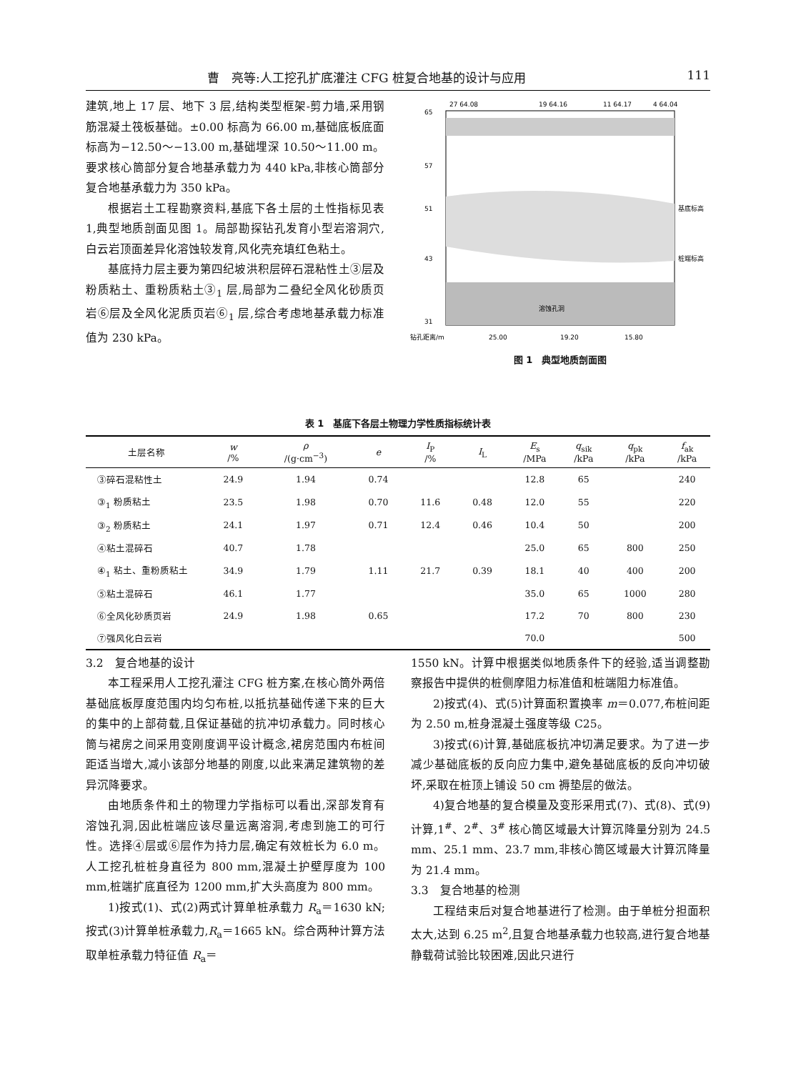曹　亮等:人工挖孔扩底灌注 CFG 桩复合地基的设计与应用 111
建筑,地上 17 层、地下 3 层,结构类型框架-剪力墙,采用钢筋混凝土筏板基础。±0.00 标高为 66.00 m,基础底板底面标高为−12.50～−13.00 m,基础埋深 10.50～11.00 m。要求核心筒部分复合地基承载力为 440 kPa,非核心筒部分复合地基承载力为 350 kPa。
根据岩土工程勘察资料,基底下各土层的土性指标见表 1,典型地质剖面见图 1。局部勘探钻孔发育小型岩溶洞穴,白云岩顶面差异化溶蚀较发育,风化壳充填红色粘土。
基底持力层主要为第四纪坡洪积层碎石混粘性土③层及粉质粘土、重粉质粘土③<sub>1</sub> 层,局部为二叠纪全风化砂质页岩⑥层及全风化泥质页岩⑥<sub>1</sub> 层,综合考虑地基承载力标准值为 230 kPa。
27 64.08
19 64.16
11 64.17
4 64.04
65
57
51
43
31
基底标高
桩端标高
溶蚀孔洞
钻孔距离/m
25.00
19.20
15.80
图 1　典型地质剖面图
表 1　基底下各层土物理力学性质指标统计表
| 土层名称 | w /% | ρ /(g·cm<sup>−3</sup>) | e | I<sub>P</sub> /% | I<sub>L</sub> | E<sub>s</sub> /MPa | q<sub>sik</sub> /kPa | q<sub>pk</sub> /kPa | f<sub>ak</sub> /kPa |
| --- | --- | --- | --- | --- | --- | --- | --- | --- | --- |
| ③碎石混粘性土 | 24.9 | 1.94 | 0.74 | | | 12.8 | 65 | | 240 |
| ③<sub>1</sub> 粉质粘土 | 23.5 | 1.98 | 0.70 | 11.6 | 0.48 | 12.0 | 55 | | 220 |
| ③<sub>2</sub> 粉质粘土 | 24.1 | 1.97 | 0.71 | 12.4 | 0.46 | 10.4 | 50 | | 200 |
| ④粘土混碎石 | 40.7 | 1.78 | | | | 25.0 | 65 | 800 | 250 |
| ④<sub>1</sub> 粘土、重粉质粘土 | 34.9 | 1.79 | 1.11 | 21.7 | 0.39 | 18.1 | 40 | 400 | 200 |
| ⑤粘土混碎石 | 46.1 | 1.77 | | | | 35.0 | 65 | 1000 | 280 |
| ⑥全风化砂质页岩 | 24.9 | 1.98 | 0.65 | | | 17.2 | 70 | 800 | 230 |
| ⑦强风化白云岩 | | | | | | 70.0 | | | 500 |
3.2　复合地基的设计
本工程采用人工挖孔灌注 CFG 桩方案,在核心筒外两倍基础底板厚度范围内均匀布桩,以抵抗基础传递下来的巨大的集中的上部荷载,且保证基础的抗冲切承载力。同时核心筒与裙房之间采用变刚度调平设计概念,裙房范围内布桩间距适当增大,减小该部分地基的刚度,以此来满足建筑物的差异沉降要求。
由地质条件和土的物理力学指标可以看出,深部发育有溶蚀孔洞,因此桩端应该尽量远离溶洞,考虑到施工的可行性。选择④层或⑥层作为持力层,确定有效桩长为 6.0 m。人工挖孔桩桩身直径为 800 mm,混凝土护壁厚度为 100 mm,桩端扩底直径为 1200 mm,扩大头高度为 800 mm。
1)按式(1)、式(2)两式计算单桩承载力 R<sub>a</sub>＝1630 kN;按式(3)计算单桩承载力,R<sub>a</sub>＝1665 kN。综合两种计算方法取单桩承载力特征值 R<sub>a</sub>＝
1550 kN。计算中根据类似地质条件下的经验,适当调整勘察报告中提供的桩侧摩阻力标准值和桩端阻力标准值。
2)按式(4)、式(5)计算面积置换率 m＝0.077,布桩间距为 2.50 m,桩身混凝土强度等级 C25。
3)按式(6)计算,基础底板抗冲切满足要求。为了进一步减少基础底板的反向应力集中,避免基础底板的反向冲切破坏,采取在桩顶上铺设 50 cm 褥垫层的做法。
4)复合地基的复合模量及变形采用式(7)、式(8)、式(9)计算,1<sup>#</sup>、2<sup>#</sup>、3<sup>#</sup> 核心筒区域最大计算沉降量分别为 24.5 mm、25.1 mm、23.7 mm,非核心筒区域最大计算沉降量为 21.4 mm。
3.3　复合地基的检测
工程结束后对复合地基进行了检测。由于单桩分担面积太大,达到 6.25 m<sup>2</sup>,且复合地基承载力也较高,进行复合地基静载荷试验比较困难,因此只进行